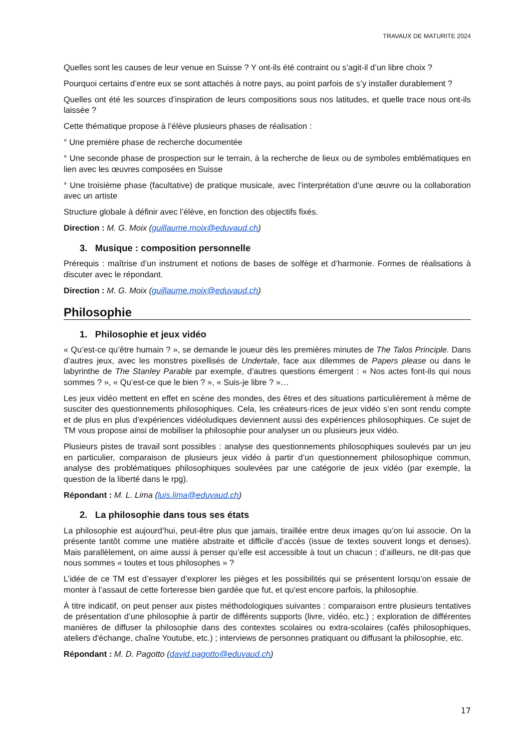TRAVAUX DE MATURITE 2024
Quelles sont les causes de leur venue en Suisse ? Y ont-ils été contraint ou s’agit-il d’un libre choix ?
Pourquoi certains d’entre eux se sont attachés à notre pays, au point parfois de s’y installer durablement ?
Quelles ont été les sources d’inspiration de leurs compositions sous nos latitudes, et quelle trace nous ont-ils laissée ?
Cette thématique propose à l’élève plusieurs phases de réalisation :
° Une première phase de recherche documentée
° Une seconde phase de prospection sur le terrain, à la recherche de lieux ou de symboles emblématiques en lien avec les œuvres composées en Suisse
° Une troisième phase (facultative) de pratique musicale, avec l’interprétation d’une œuvre ou la collaboration avec un artiste
Structure globale à définir avec l’élève, en fonction des objectifs fixés.
Direction : M. G. Moix (guillaume.moix@eduvaud.ch)
3. Musique : composition personnelle
Prérequis : maîtrise d’un instrument et notions de bases de solfège et d’harmonie. Formes de réalisations à discuter avec le répondant.
Direction : M. G. Moix (guillaume.moix@eduvaud.ch)
Philosophie
1. Philosophie et jeux vidéo
« Qu’est-ce qu’être humain ? », se demande le joueur dès les premières minutes de The Talos Principle. Dans d’autres jeux, avec les monstres pixellisés de Undertale, face aux dilemmes de Papers please ou dans le labyrinthe de The Stanley Parable par exemple, d’autres questions émergent : « Nos actes font-ils qui nous sommes ? », « Qu’est-ce que le bien ? », « Suis-je libre ? »…
Les jeux vidéo mettent en effet en scène des mondes, des êtres et des situations particulièrement à même de susciter des questionnements philosophiques. Cela, les créateurs·rices de jeux vidéo s’en sont rendu compte et de plus en plus d’expériences vidéoludiques deviennent aussi des expériences philosophiques. Ce sujet de TM vous propose ainsi de mobiliser la philosophie pour analyser un ou plusieurs jeux vidéo.
Plusieurs pistes de travail sont possibles : analyse des questionnements philosophiques soulevés par un jeu en particulier, comparaison de plusieurs jeux vidéo à partir d’un questionnement philosophique commun, analyse des problématiques philosophiques soulevées par une catégorie de jeux vidéo (par exemple, la question de la liberté dans le rpg).
Répondant : M. L. Lima (luis.lima@eduvaud.ch)
2. La philosophie dans tous ses états
La philosophie est aujourd’hui, peut-être plus que jamais, tiraillée entre deux images qu’on lui associe. On la présente tantôt comme une matière abstraite et difficile d’accès (issue de textes souvent longs et denses). Mais parallèlement, on aime aussi à penser qu’elle est accessible à tout un chacun ; d’ailleurs, ne dit-pas que nous sommes « toutes et tous philosophes » ?
L’idée de ce TM est d’essayer d’explorer les pièges et les possibilités qui se présentent lorsqu’on essaie de monter à l’assaut de cette forteresse bien gardée que fut, et qu'est encore parfois, la philosophie.
À titre indicatif, on peut penser aux pistes méthodologiques suivantes : comparaison entre plusieurs tentatives de présentation d’une philosophie à partir de différents supports (livre, vidéo, etc.) ; exploration de différentes manières de diffuser la philosophie dans des contextes scolaires ou extra-scolaires (cafés philosophiques, ateliers d'échange, chaîne Youtube, etc.) ; interviews de personnes pratiquant ou diffusant la philosophie, etc.
Répondant : M. D. Pagotto (david.pagotto@eduvaud.ch)
17